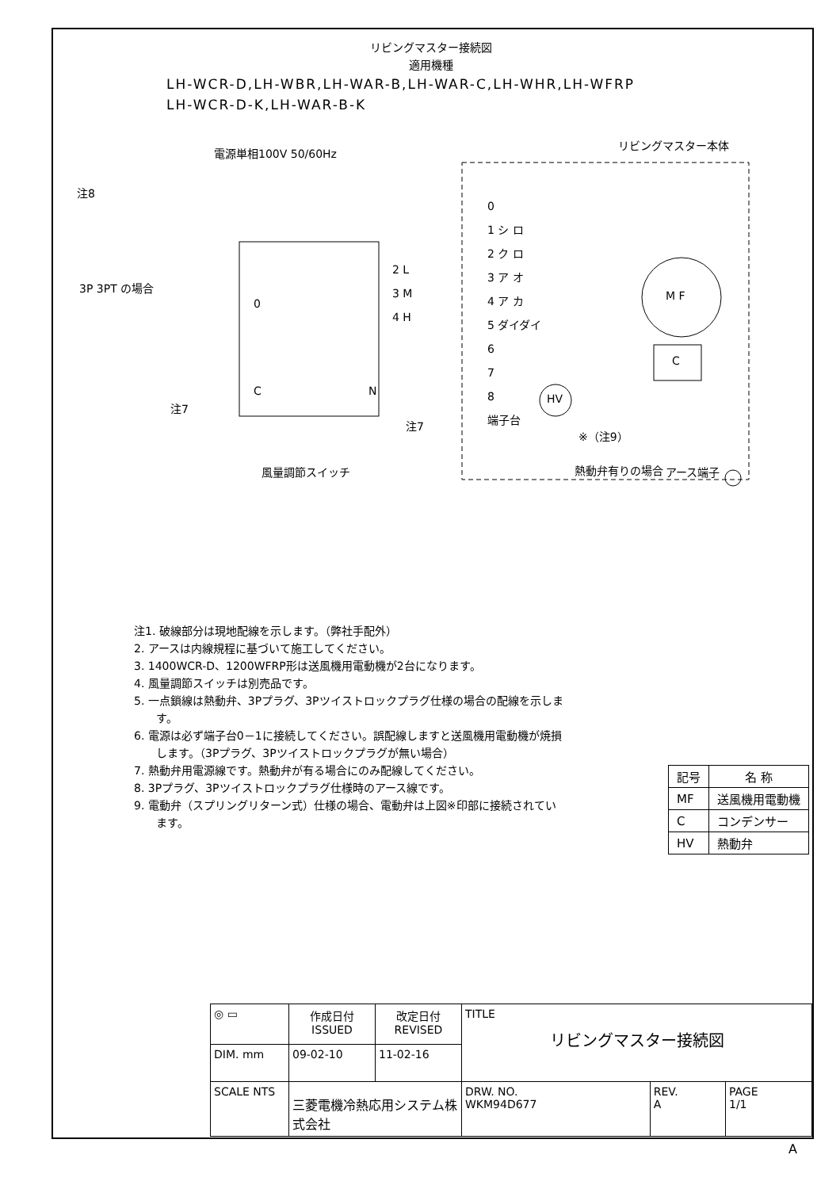リビングマスター接続図
適用機種
LH-WCR-D,LH-WBR,LH-WAR-B,LH-WAR-C,LH-WHR,LH-WFRP
LH-WCR-D-K,LH-WAR-B-K
電源単相100V 50/60Hz
リビングマスター本体
注8
3P 3PT の場合
0
1 シ ロ
2 ク ロ
3 ア オ
4 ア カ
5 ダイダイ
6
7
8
端子台
M F
C
HV
2 L
3 M
4 H
0
C N
注7
注7
※（注9）
熱動弁有りの場合
風量調節スイッチ アース端子
注1. 破線部分は現地配線を示します。（弊社手配外）
2. アースは内線規程に基づいて施工してください。
3. 1400WCR-D、1200WFRP形は送風機用電動機が2台になります。
4. 風量調節スイッチは別売品です。
5. 一点鎖線は熱動弁、3Pプラグ、3Pツイストロックプラグ仕様の場合の配線を示します。
6. 電源は必ず端子台0－1に接続してください。誤配線しますと送風機用電動機が焼損します。（3Pプラグ、3Pツイストロックプラグが無い場合）
7. 熱動弁用電源線です。熱動弁が有る場合にのみ配線してください。
8. 3Pプラグ、3Pツイストロックプラグ仕様時のアース線です。
9. 電動弁（スプリングリターン式）仕様の場合、電動弁は上図※印部に接続されています。
| 記号 | 名 称 |
| --- | --- |
| MF | 送風機用電動機 |
| C | コンデンサー |
| HV | 熱動弁 |
| ◎ ▭ | 作成日付 ISSUED | 改定日付 REVISED | TITLE リビングマスター接続図 | | |
| DIM. mm | 09-02-10 | 11-02-16 | | | |
| SCALE NTS | 三菱電機冷熱応用システム株式会社 | | DRW. NO. WKM94D677 | REV. A | PAGE 1/1 |
A